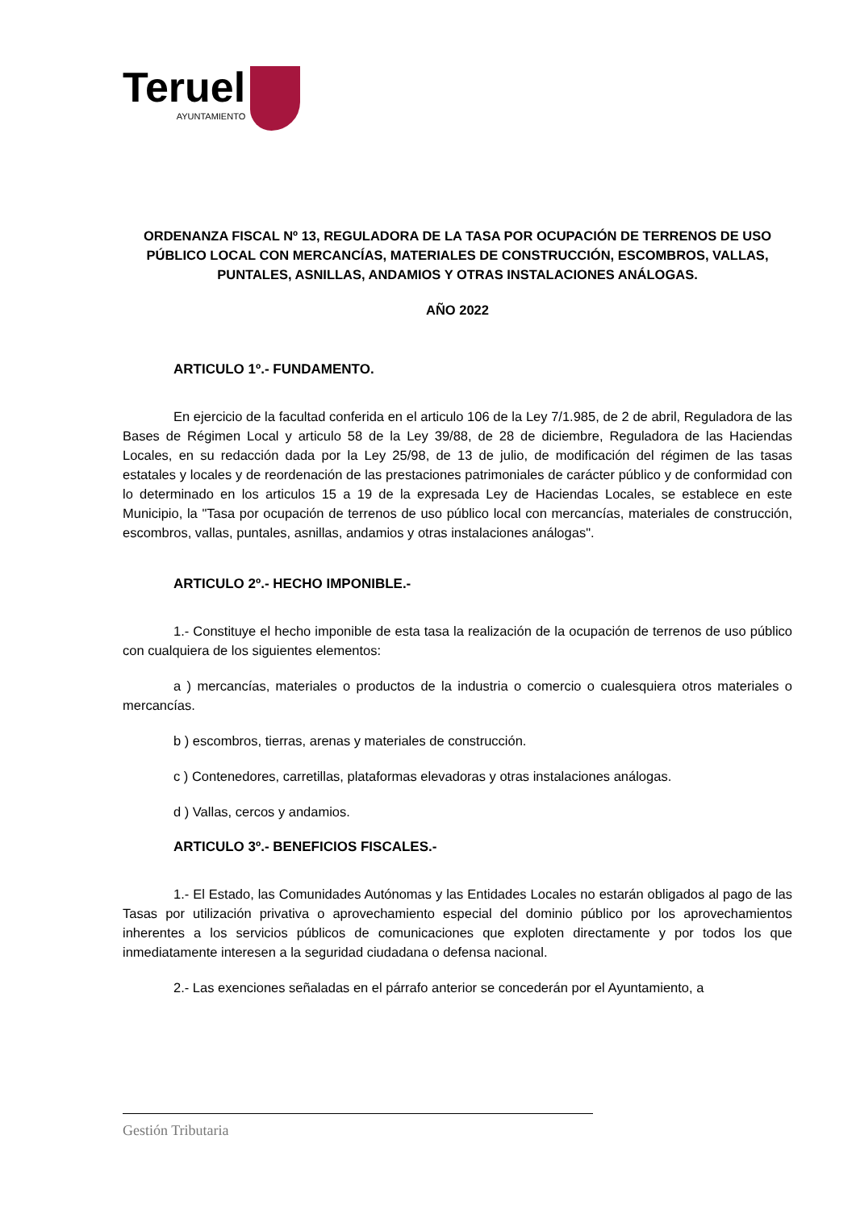Teruel
AYUNTAMIENTO
ORDENANZA FISCAL Nº 13, REGULADORA DE LA TASA POR OCUPACIÓN DE TERRENOS DE USO PÚBLICO LOCAL CON MERCANCÍAS, MATERIALES DE CONSTRUCCIÓN, ESCOMBROS, VALLAS, PUNTALES, ASNILLAS, ANDAMIOS Y OTRAS INSTALACIONES ANÁLOGAS.
AÑO 2022
ARTICULO 1º.- FUNDAMENTO.
En ejercicio de la facultad conferida en el articulo 106 de la Ley 7/1.985, de 2 de abril, Reguladora de las Bases de Régimen Local y articulo 58 de la Ley 39/88, de 28 de diciembre, Reguladora de las Haciendas Locales, en su redacción dada por la Ley 25/98, de 13 de julio, de modificación del régimen de las tasas estatales y locales y de reordenación de las prestaciones patrimoniales de carácter público y de conformidad con lo determinado en los articulos 15 a 19 de la expresada Ley de Haciendas Locales, se establece en este Municipio, la "Tasa por ocupación de terrenos de uso público local con mercancías, materiales de construcción, escombros, vallas, puntales, asnillas, andamios y otras instalaciones análogas".
ARTICULO 2º.- HECHO IMPONIBLE.-
1.- Constituye el hecho imponible de esta tasa la realización de la ocupación de terrenos de uso público con cualquiera de los siguientes elementos:
a ) mercancías, materiales o productos de la industria o comercio o cualesquiera otros materiales o mercancías.
b ) escombros, tierras, arenas y materiales de construcción.
c ) Contenedores, carretillas, plataformas elevadoras y otras instalaciones análogas.
d ) Vallas, cercos y andamios.
ARTICULO 3º.- BENEFICIOS FISCALES.-
1.- El Estado, las Comunidades Autónomas y las Entidades Locales no estarán obligados al pago de las Tasas por utilización privativa o aprovechamiento especial del dominio público por los aprovechamientos inherentes a los servicios públicos de comunicaciones que exploten directamente y por todos los que inmediatamente interesen a la seguridad ciudadana o defensa nacional.
2.- Las exenciones señaladas en el párrafo anterior se concederán por el Ayuntamiento, a
Gestión Tributaria